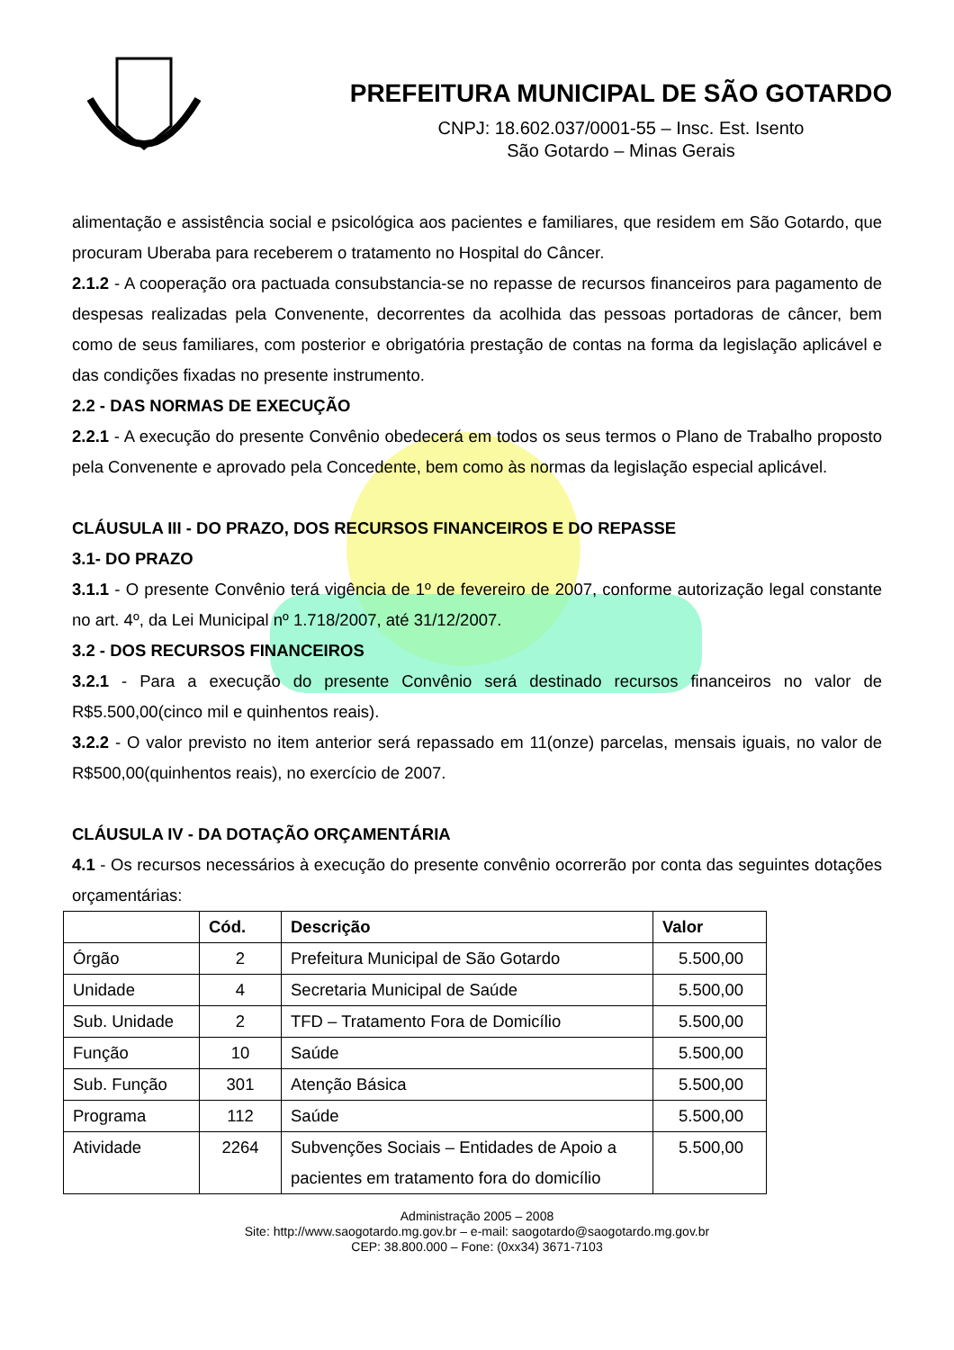PREFEITURA MUNICIPAL DE SÃO GOTARDO
CNPJ: 18.602.037/0001-55 – Insc. Est. Isento
São Gotardo – Minas Gerais
alimentação e assistência social e psicológica aos pacientes e familiares, que residem em São Gotardo, que procuram Uberaba para receberem o tratamento no Hospital do Câncer.
2.1.2 - A cooperação ora pactuada consubstancia-se no repasse de recursos financeiros para pagamento de despesas realizadas pela Convenente, decorrentes da acolhida das pessoas portadoras de câncer, bem como de seus familiares, com posterior e obrigatória prestação de contas na forma da legislação aplicável e das condições fixadas no presente instrumento.
2.2 - DAS NORMAS DE EXECUÇÃO
2.2.1 - A execução do presente Convênio obedecerá em todos os seus termos o Plano de Trabalho proposto pela Convenente e aprovado pela Concedente, bem como às normas da legislação especial aplicável.
CLÁUSULA III - DO PRAZO, DOS RECURSOS FINANCEIROS E DO REPASSE
3.1- DO PRAZO
3.1.1 - O presente Convênio terá vigência de 1º de fevereiro de 2007, conforme autorização legal constante no art. 4º, da Lei Municipal nº 1.718/2007, até 31/12/2007.
3.2 - DOS RECURSOS FINANCEIROS
3.2.1 - Para a execução do presente Convênio será destinado recursos financeiros no valor de R$5.500,00(cinco mil e quinhentos reais).
3.2.2 - O valor previsto no item anterior será repassado em 11(onze) parcelas, mensais iguais, no valor de R$500,00(quinhentos reais), no exercício de 2007.
CLÁUSULA IV - DA DOTAÇÃO ORÇAMENTÁRIA
4.1 - Os recursos necessários à execução do presente convênio ocorrerão por conta das seguintes dotações orçamentárias:
| | Cód. | Descrição | Valor |
| --- | --- | --- | --- |
| Órgão | 2 | Prefeitura Municipal de São Gotardo | 5.500,00 |
| Unidade | 4 | Secretaria Municipal de Saúde | 5.500,00 |
| Sub. Unidade | 2 | TFD – Tratamento Fora de Domicílio | 5.500,00 |
| Função | 10 | Saúde | 5.500,00 |
| Sub. Função | 301 | Atenção Básica | 5.500,00 |
| Programa | 112 | Saúde | 5.500,00 |
| Atividade | 2264 | Subvenções Sociais – Entidades de Apoio a pacientes em tratamento fora do domicílio | 5.500,00 |
Administração 2005 – 2008
Site: http://www.saogotardo.mg.gov.br – e-mail: saogotardo@saogotardo.mg.gov.br
CEP: 38.800.000 – Fone: (0xx34) 3671-7103